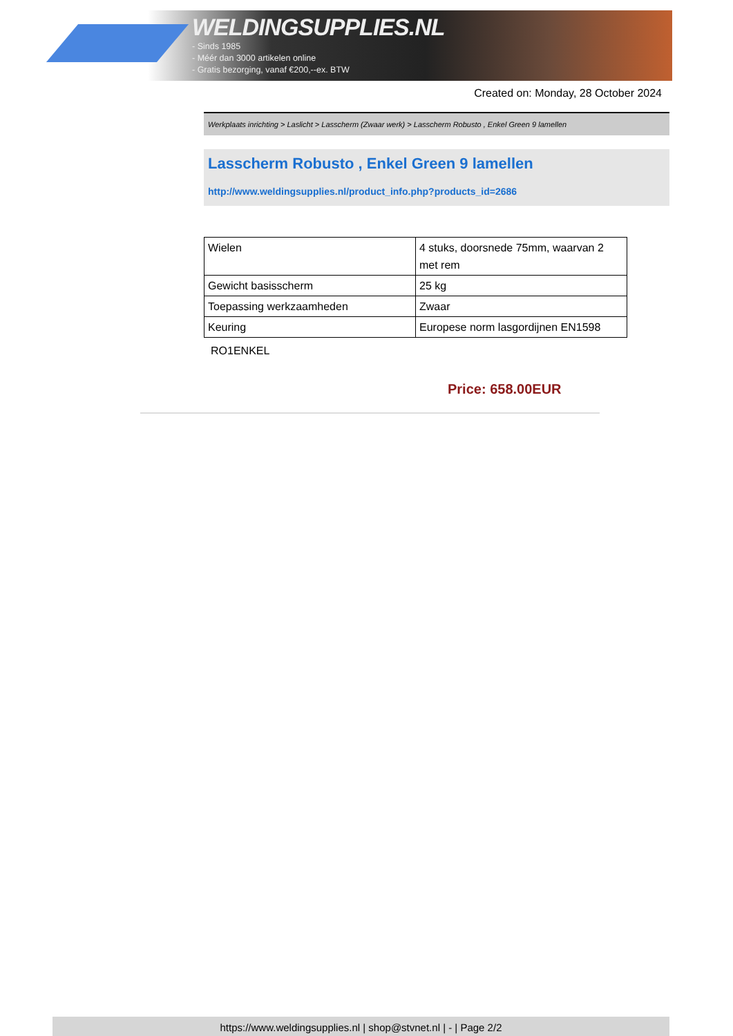WELDINGSUPPLIES.NL
- Sinds 1985
- Méér dan 3000 artikelen online
- Gratis bezorging, vanaf €200,--ex. BTW
Created on: Monday, 28 October 2024
Werkplaats inrichting > Laslicht > Lasscherm (Zwaar werk) > Lasscherm Robusto , Enkel Green 9 lamellen
Lasscherm Robusto , Enkel Green 9 lamellen
http://www.weldingsupplies.nl/product_info.php?products_id=2686
| Wielen | 4 stuks, doorsnede 75mm, waarvan 2 met rem |
| Gewicht basisscherm | 25 kg |
| Toepassing werkzaamheden | Zwaar |
| Keuring | Europese norm lasgordijnen EN1598 |
RO1ENKEL
Price: 658.00EUR
https://www.weldingsupplies.nl | shop@stvnet.nl | - | Page 2/2